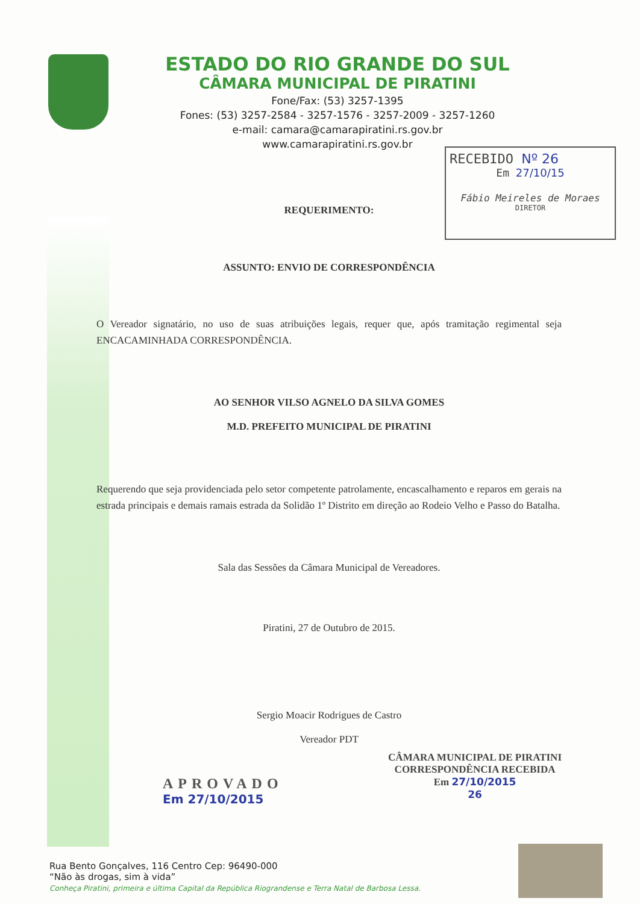ESTADO DO RIO GRANDE DO SUL
CÂMARA MUNICIPAL DE PIRATINI
Fone/Fax: (53) 3257-1395
Fones: (53) 3257-2584 - 3257-1576 - 3257-2009 - 3257-1260
e-mail: camara@camarapiratini.rs.gov.br
www.camarapiratini.rs.gov.br
RECEBIDO Nº 26
Em 27/10/15
Fábio Meireles de Moraes
DIRETOR
REQUERIMENTO:
ASSUNTO: ENVIO DE CORRESPONDÊNCIA
O Vereador signatário, no uso de suas atribuições legais, requer que, após tramitação regimental seja ENCACAMINHADA CORRESPONDÊNCIA.
AO SENHOR VILSO AGNELO DA SILVA GOMES
M.D. PREFEITO MUNICIPAL DE PIRATINI
Requerendo que seja providenciada pelo setor competente patrolamente, encascalhamento e reparos em gerais na estrada principais e demais ramais estrada da Solidão 1º Distrito em direção ao Rodeio Velho e Passo do Batalha.
Sala das Sessões da Câmara Municipal de Vereadores.
Piratini, 27 de Outubro de 2015.
Sergio Moacir Rodrigues de Castro
Vereador PDT
APROVADO
Em 27/10/2015
CÂMARA MUNICIPAL DE PIRATINI
CORRESPONDÊNCIA RECEBIDA
Em 27/10/2015
26
Rua Bento Gonçalves, 116 Centro Cep: 96490-000
“Não às drogas, sim à vida”
Conheça Piratini, primeira e última Capital da República Riograndense e Terra Natal de Barbosa Lessa.